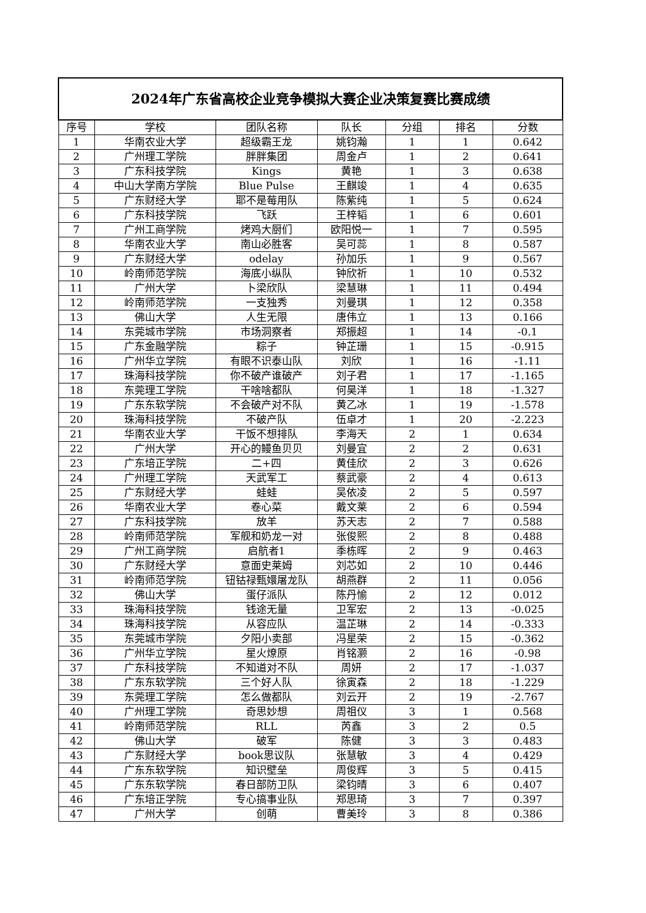| 2024年广东省高校企业竞争模拟大赛企业决策复赛比赛成绩 | | | | | | |
| --- | --- | --- | --- | --- | --- | --- |
| 序号 | 学校 | 团队名称 | 队长 | 分组 | 排名 | 分数 |
| 1 | 华南农业大学 | 超级霸王龙 | 姚钧瀚 | 1 | 1 | 0.642 |
| 2 | 广州理工学院 | 胖胖集团 | 周金卢 | 1 | 2 | 0.641 |
| 3 | 广东科技学院 | Kings | 黄艳 | 1 | 3 | 0.638 |
| 4 | 中山大学南方学院 | Blue Pulse | 王麒竣 | 1 | 4 | 0.635 |
| 5 | 广东财经大学 | 耶不是莓用队 | 陈紫纯 | 1 | 5 | 0.624 |
| 6 | 广东科技学院 | 飞跃 | 王梓韬 | 1 | 6 | 0.601 |
| 7 | 广州工商学院 | 烤鸡大厨们 | 欧阳悦一 | 1 | 7 | 0.595 |
| 8 | 华南农业大学 | 南山必胜客 | 吴可蕊 | 1 | 8 | 0.587 |
| 9 | 广东财经大学 | odelay | 孙加乐 | 1 | 9 | 0.567 |
| 10 | 岭南师范学院 | 海底小纵队 | 钟欣祈 | 1 | 10 | 0.532 |
| 11 | 广州大学 | 卜梁欣队 | 梁慧琳 | 1 | 11 | 0.494 |
| 12 | 岭南师范学院 | 一支独秀 | 刘曼琪 | 1 | 12 | 0.358 |
| 13 | 佛山大学 | 人生无限 | 唐伟立 | 1 | 13 | 0.166 |
| 14 | 东莞城市学院 | 市场洞察者 | 郑振超 | 1 | 14 | -0.1 |
| 15 | 广东金融学院 | 粽子 | 钟芷珊 | 1 | 15 | -0.915 |
| 16 | 广州华立学院 | 有眼不识泰山队 | 刘欣 | 1 | 16 | -1.11 |
| 17 | 珠海科技学院 | 你不破产谁破产 | 刘子君 | 1 | 17 | -1.165 |
| 18 | 东莞理工学院 | 干啥啥都队 | 何昊洋 | 1 | 18 | -1.327 |
| 19 | 广东东软学院 | 不会破产对不队 | 黄乙冰 | 1 | 19 | -1.578 |
| 20 | 珠海科技学院 | 不破产队 | 伍卓才 | 1 | 20 | -2.223 |
| 21 | 华南农业大学 | 干饭不想排队 | 李海天 | 2 | 1 | 0.634 |
| 22 | 广州大学 | 开心的鳗鱼贝贝 | 刘曼宜 | 2 | 2 | 0.631 |
| 23 | 广东培正学院 | 二+四 | 黄佳欣 | 2 | 3 | 0.626 |
| 24 | 广州理工学院 | 天武军工 | 蔡武豪 | 2 | 4 | 0.613 |
| 25 | 广东财经大学 | 蛙蛙 | 吴依凌 | 2 | 5 | 0.597 |
| 26 | 华南农业大学 | 卷心菜 | 戴文莱 | 2 | 6 | 0.594 |
| 27 | 广东科技学院 | 放羊 | 苏天志 | 2 | 7 | 0.588 |
| 28 | 岭南师范学院 | 军舰和奶龙一对 | 张俊熙 | 2 | 8 | 0.488 |
| 29 | 广州工商学院 | 启航者1 | 季栋晖 | 2 | 9 | 0.463 |
| 30 | 广东财经大学 | 意面史莱姆 | 刘芯如 | 2 | 10 | 0.446 |
| 31 | 岭南师范学院 | 钮钴禄甄嬛屠龙队 | 胡燕群 | 2 | 11 | 0.056 |
| 32 | 佛山大学 | 蛋仔派队 | 陈丹愉 | 2 | 12 | 0.012 |
| 33 | 珠海科技学院 | 钱途无量 | 卫军宏 | 2 | 13 | -0.025 |
| 34 | 珠海科技学院 | 从容应队 | 温芷琳 | 2 | 14 | -0.333 |
| 35 | 东莞城市学院 | 夕阳小卖部 | 冯星荣 | 2 | 15 | -0.362 |
| 36 | 广州华立学院 | 星火燎原 | 肖铭灏 | 2 | 16 | -0.98 |
| 37 | 广东科技学院 | 不知道对不队 | 周妍 | 2 | 17 | -1.037 |
| 38 | 广东东软学院 | 三个好人队 | 徐寅森 | 2 | 18 | -1.229 |
| 39 | 东莞理工学院 | 怎么做都队 | 刘云开 | 2 | 19 | -2.767 |
| 40 | 广州理工学院 | 奇思妙想 | 周祖仪 | 3 | 1 | 0.568 |
| 41 | 岭南师范学院 | RLL | 芮鑫 | 3 | 2 | 0.5 |
| 42 | 佛山大学 | 破军 | 陈健 | 3 | 3 | 0.483 |
| 43 | 广东财经大学 | book思议队 | 张慧敏 | 3 | 4 | 0.429 |
| 44 | 广东东软学院 | 知识壁垒 | 周俊辉 | 3 | 5 | 0.415 |
| 45 | 广东东软学院 | 春日部防卫队 | 梁钧晴 | 3 | 6 | 0.407 |
| 46 | 广东培正学院 | 专心搞事业队 | 郑思琦 | 3 | 7 | 0.397 |
| 47 | 广州大学 | 创萌 | 曹美玲 | 3 | 8 | 0.386 |